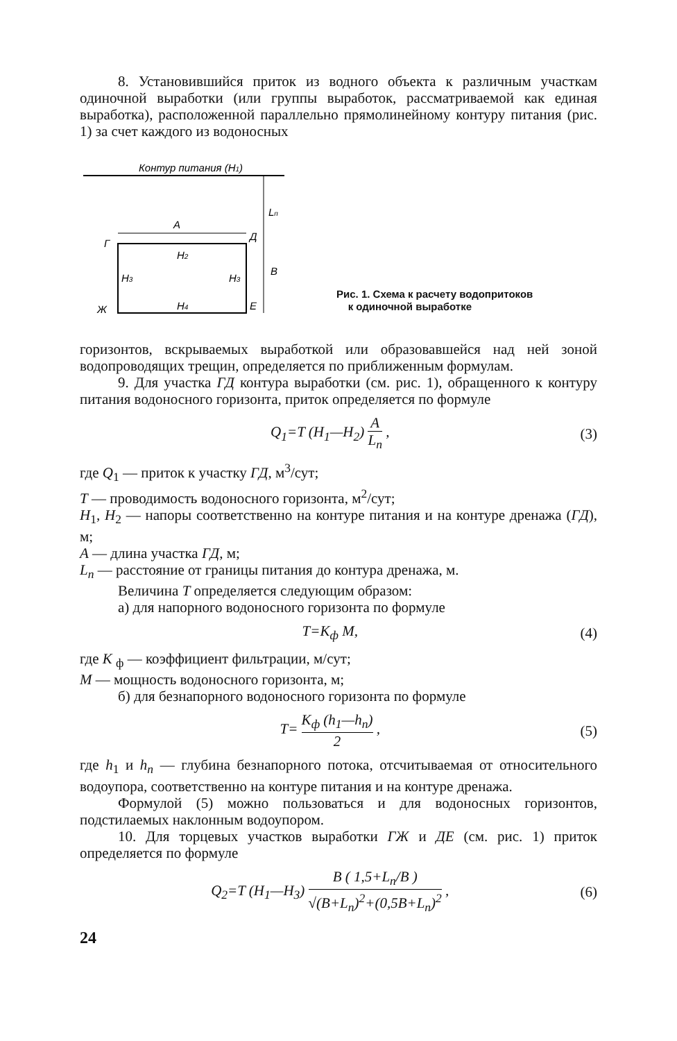8. Установившийся приток из водного объекта к различным участкам одиночной выработки (или группы выработок, рассматриваемой как единая выработка), расположенной параллельно прямолинейному контуру питания (рис. 1) за счет каждого из водоносных
Контур питания (H1)
A
Lп
Д
Г
H2
H3
H3
B
Ж
H4
E
Рис. 1. Схема к расчету водопритоков
к одиночной выработке
горизонтов, вскрываемых выработкой или образовавшейся над ней зоной водопроводящих трещин, определяется по приближенным формулам.
9. Для участка ГД контура выработки (см. рис. 1), обращенного к контуру питания водоносного горизонта, приток определяется по формуле
Q<sub>1</sub>=T (H<sub>1</sub>—H<sub>2</sub>) A L<sub>п</sub> , (3)
где Q<sub>1</sub> — приток к участку ГД, м<sup>3</sup>/сут;
T — проводимость водоносного горизонта, м<sup>2</sup>/сут;
H<sub>1</sub>, H<sub>2</sub> — напоры соответственно на контуре питания и на контуре дренажа (ГД), м;
A — длина участка ГД, м;
L<sub>п</sub> — расстояние от границы питания до контура дренажа, м.
Величина T определяется следующим образом:
а) для напорного водоносного горизонта по формуле
T=K<sub>ф</sub> M, (4)
где K <sub>ф</sub> — коэффициент фильтрации, м/сут;
M — мощность водоносного горизонта, м;
б) для безнапорного водоносного горизонта по формуле
T= K<sub>ф</sub> (h<sub>1</sub>—h<sub>п</sub>) 2 , (5)
где h<sub>1</sub> и h<sub>п</sub> — глубина безнапорного потока, отсчитываемая от относительного водоупора, соответственно на контуре питания и на контуре дренажа.
Формулой (5) можно пользоваться и для водоносных горизонтов, подстилаемых наклонным водоупором.
10. Для торцевых участков выработки ГЖ и ДЕ (см. рис. 1) приток определяется по формуле
Q<sub>2</sub>=T (H<sub>1</sub>—H<sub>3</sub>) B ( 1,5+L<sub>п</sub>/B ) √(B+L<sub>п</sub>)<sup>2</sup>+(0,5B+L<sub>п</sub>)<sup>2</sup> ,
(6)
24